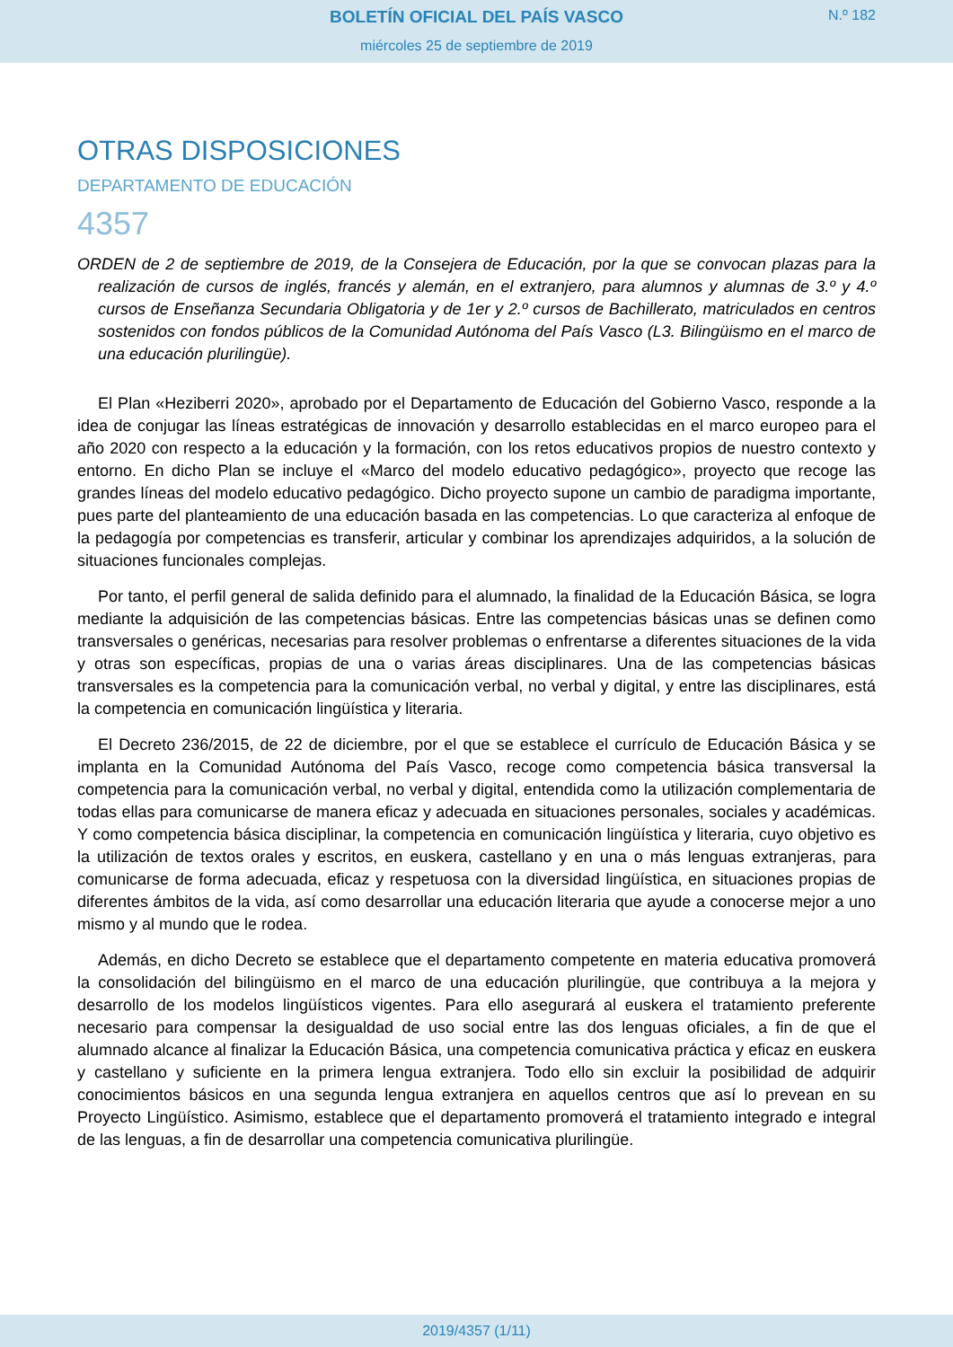BOLETÍN OFICIAL DEL PAÍS VASCO
N.º 182
miércoles 25 de septiembre de 2019
OTRAS DISPOSICIONES
DEPARTAMENTO DE EDUCACIÓN
4357
ORDEN de 2 de septiembre de 2019, de la Consejera de Educación, por la que se convocan plazas para la realización de cursos de inglés, francés y alemán, en el extranjero, para alumnos y alumnas de 3.º y 4.º cursos de Enseñanza Secundaria Obligatoria y de 1er y 2.º cursos de Bachillerato, matriculados en centros sostenidos con fondos públicos de la Comunidad Autónoma del País Vasco (L3. Bilingüismo en el marco de una educación plurilingüe).
El Plan «Heziberri 2020», aprobado por el Departamento de Educación del Gobierno Vasco, responde a la idea de conjugar las líneas estratégicas de innovación y desarrollo establecidas en el marco europeo para el año 2020 con respecto a la educación y la formación, con los retos educativos propios de nuestro contexto y entorno. En dicho Plan se incluye el «Marco del modelo educativo pedagógico», proyecto que recoge las grandes líneas del modelo educativo pedagógico. Dicho proyecto supone un cambio de paradigma importante, pues parte del planteamiento de una educación basada en las competencias. Lo que caracteriza al enfoque de la pedagogía por competencias es transferir, articular y combinar los aprendizajes adquiridos, a la solución de situaciones funcionales complejas.
Por tanto, el perfil general de salida definido para el alumnado, la finalidad de la Educación Básica, se logra mediante la adquisición de las competencias básicas. Entre las competencias básicas unas se definen como transversales o genéricas, necesarias para resolver problemas o enfrentarse a diferentes situaciones de la vida y otras son específicas, propias de una o varias áreas disciplinares. Una de las competencias básicas transversales es la competencia para la comunicación verbal, no verbal y digital, y entre las disciplinares, está la competencia en comunicación lingüística y literaria.
El Decreto 236/2015, de 22 de diciembre, por el que se establece el currículo de Educación Básica y se implanta en la Comunidad Autónoma del País Vasco, recoge como competencia básica transversal la competencia para la comunicación verbal, no verbal y digital, entendida como la utilización complementaria de todas ellas para comunicarse de manera eficaz y adecuada en situaciones personales, sociales y académicas. Y como competencia básica disciplinar, la competencia en comunicación lingüística y literaria, cuyo objetivo es la utilización de textos orales y escritos, en euskera, castellano y en una o más lenguas extranjeras, para comunicarse de forma adecuada, eficaz y respetuosa con la diversidad lingüística, en situaciones propias de diferentes ámbitos de la vida, así como desarrollar una educación literaria que ayude a conocerse mejor a uno mismo y al mundo que le rodea.
Además, en dicho Decreto se establece que el departamento competente en materia educativa promoverá la consolidación del bilingüismo en el marco de una educación plurilingüe, que contribuya a la mejora y desarrollo de los modelos lingüísticos vigentes. Para ello asegurará al euskera el tratamiento preferente necesario para compensar la desigualdad de uso social entre las dos lenguas oficiales, a fin de que el alumnado alcance al finalizar la Educación Básica, una competencia comunicativa práctica y eficaz en euskera y castellano y suficiente en la primera lengua extranjera. Todo ello sin excluir la posibilidad de adquirir conocimientos básicos en una segunda lengua extranjera en aquellos centros que así lo prevean en su Proyecto Lingüístico. Asimismo, establece que el departamento promoverá el tratamiento integrado e integral de las lenguas, a fin de desarrollar una competencia comunicativa plurilingüe.
2019/4357 (1/11)